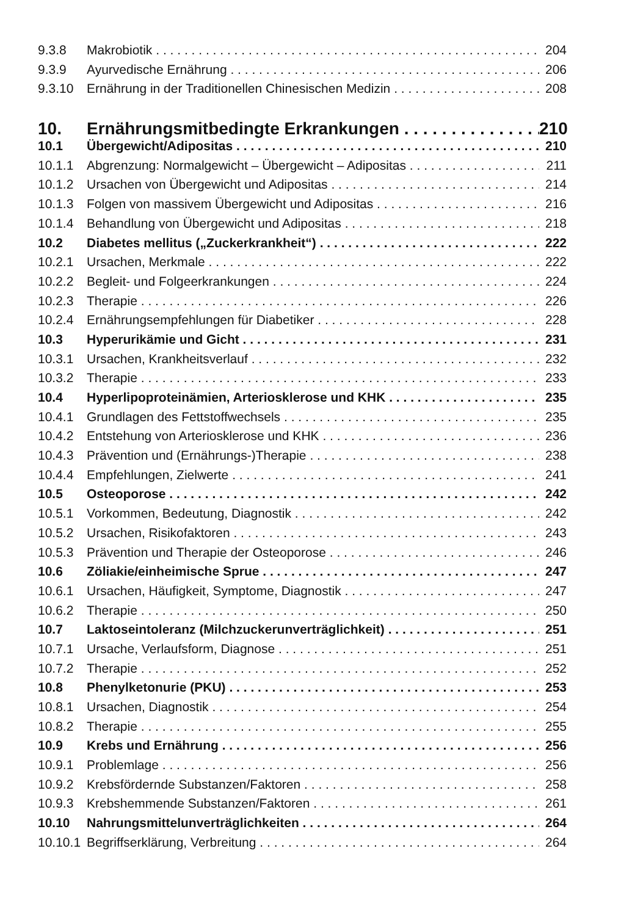9.3.8 Makrobiotik 204
9.3.9 Ayurvedische Ernährung 206
9.3.10 Ernährung in der Traditionellen Chinesischen Medizin 208
10. Ernährungsmitbedingte Erkrankungen 210
10.1 Übergewicht/Adipositas 210
10.1.1 Abgrenzung: Normalgewicht – Übergewicht – Adipositas 211
10.1.2 Ursachen von Übergewicht und Adipositas 214
10.1.3 Folgen von massivem Übergewicht und Adipositas 216
10.1.4 Behandlung von Übergewicht und Adipositas 218
10.2 Diabetes mellitus („Zuckerkrankheit“) 222
10.2.1 Ursachen, Merkmale 222
10.2.2 Begleit- und Folgeerkrankungen 224
10.2.3 Therapie 226
10.2.4 Ernährungsempfehlungen für Diabetiker 228
10.3 Hyperurikämie und Gicht 231
10.3.1 Ursachen, Krankheitsverlauf 232
10.3.2 Therapie 233
10.4 Hyperlipoproteinämien, Arteriosklerose und KHK 235
10.4.1 Grundlagen des Fettstoffwechsels 235
10.4.2 Entstehung von Arteriosklerose und KHK 236
10.4.3 Prävention und (Ernährungs-)Therapie 238
10.4.4 Empfehlungen, Zielwerte 241
10.5 Osteoporose 242
10.5.1 Vorkommen, Bedeutung, Diagnostik 242
10.5.2 Ursachen, Risikofaktoren 243
10.5.3 Prävention und Therapie der Osteoporose 246
10.6 Zöliakie/einheimische Sprue 247
10.6.1 Ursachen, Häufigkeit, Symptome, Diagnostik 247
10.6.2 Therapie 250
10.7 Laktoseintoleranz (Milchzuckerunverträglichkeit) 251
10.7.1 Ursache, Verlaufsform, Diagnose 251
10.7.2 Therapie 252
10.8 Phenylketonurie (PKU) 253
10.8.1 Ursachen, Diagnostik 254
10.8.2 Therapie 255
10.9 Krebs und Ernährung 256
10.9.1 Problemlage 256
10.9.2 Krebsfördernde Substanzen/Faktoren 258
10.9.3 Krebshemmende Substanzen/Faktoren 261
10.10 Nahrungsmittelunverträglichkeiten 264
10.10.1 Begriffserklärung, Verbreitung 264